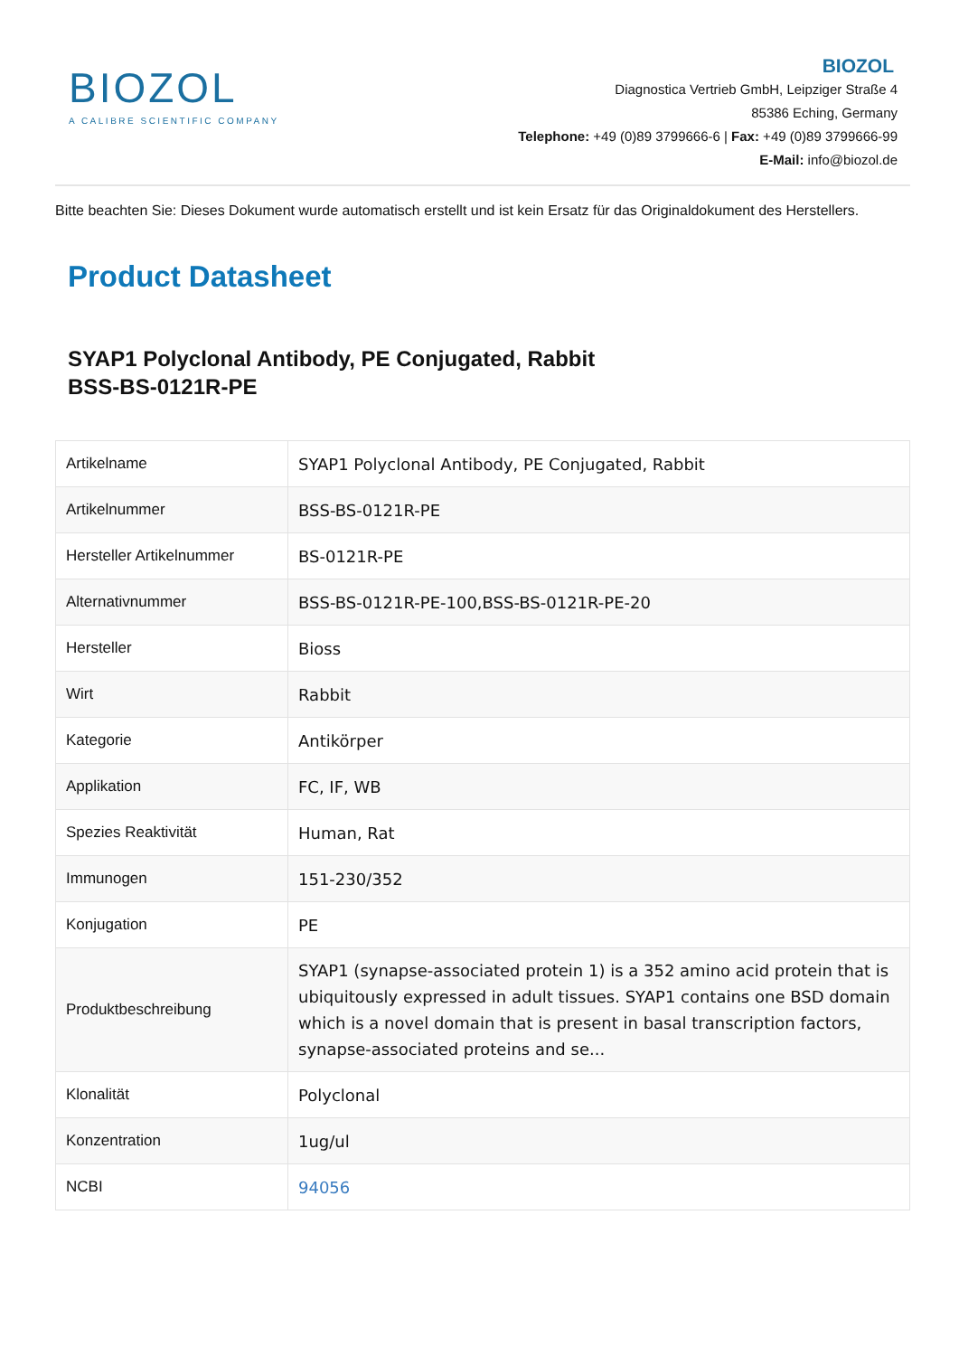BIOZOL
A CALIBRE SCIENTIFIC COMPANY
BIOZOL
Diagnostica Vertrieb GmbH, Leipziger Straße 4
85386 Eching, Germany
Telephone: +49 (0)89 3799666-6 | Fax: +49 (0)89 3799666-99
E-Mail: info@biozol.de
Bitte beachten Sie: Dieses Dokument wurde automatisch erstellt und ist kein Ersatz für das Originaldokument des Herstellers.
Product Datasheet
SYAP1 Polyclonal Antibody, PE Conjugated, Rabbit
BSS-BS-0121R-PE
| Artikelname | SYAP1 Polyclonal Antibody, PE Conjugated, Rabbit |
| Artikelnummer | BSS-BS-0121R-PE |
| Hersteller Artikelnummer | BS-0121R-PE |
| Alternativnummer | BSS-BS-0121R-PE-100,BSS-BS-0121R-PE-20 |
| Hersteller | Bioss |
| Wirt | Rabbit |
| Kategorie | Antikörper |
| Applikation | FC, IF, WB |
| Spezies Reaktivität | Human, Rat |
| Immunogen | 151-230/352 |
| Konjugation | PE |
| Produktbeschreibung | SYAP1 (synapse-associated protein 1) is a 352 amino acid protein that is ubiquitously expressed in adult tissues. SYAP1 contains one BSD domain which is a novel domain that is present in basal transcription factors, synapse-associated proteins and se... |
| Klonalität | Polyclonal |
| Konzentration | 1ug/ul |
| NCBI | 94056 |